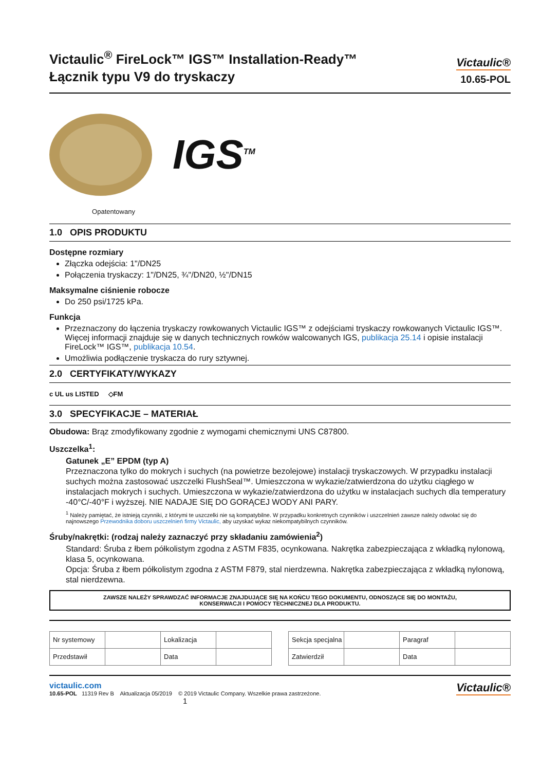Victaulic<sup>®</sup> FireLock™ IGS™ Installation-Ready™
Łącznik typu V9 do tryskaczy
Victaulic®
10.65-POL
IGS<sup>TM</sup>
Opatentowany
1.0 OPIS PRODUKTU
Dostępne rozmiary
Złączka odejścia: 1"/DN25
Połączenia tryskaczy: 1"/DN25, ¾"/DN20, ½"/DN15
Maksymalne ciśnienie robocze
Do 250 psi/1725 kPa.
Funkcja
Przeznaczony do łączenia tryskaczy rowkowanych Victaulic IGS™ z odejściami tryskaczy rowkowanych Victaulic IGS™. Więcej informacji znajduje się w danych technicznych rowków walcowanych IGS, publikacja 25.14 i opisie instalacji FireLock™ IGS™, publikacja 10.54.
Umożliwia podłączenie tryskacza do rury sztywnej.
2.0 CERTYFIKATY/WYKAZY
c UL us LISTED ◇FM
3.0 SPECYFIKACJE – MATERIAŁ
Obudowa: Brąz zmodyfikowany zgodnie z wymogami chemicznymi UNS C87800.
Uszczelka<sup>1</sup>:
Gatunek „E” EPDM (typ A)
Przeznaczona tylko do mokrych i suchych (na powietrze bezolejowe) instalacji tryskaczowych. W przypadku instalacji suchych można zastosować uszczelki FlushSeal™. Umieszczona w wykazie/zatwierdzona do użytku ciągłego w instalacjach mokrych i suchych. Umieszczona w wykazie/zatwierdzona do użytku w instalacjach suchych dla temperatury -40°C/-40°F i wyższej. NIE NADAJE SIĘ DO GORĄCEJ WODY ANI PARY.
<sup>1</sup> Należy pamiętać, że istnieją czynniki, z którymi te uszczelki nie są kompatybilne. W przypadku konkretnych czynników i uszczelnień zawsze należy odwołać się do najnowszego Przewodnika doboru uszczelnień firmy Victaulic, aby uzyskać wykaz niekompatybilnych czynników.
Śruby/nakrętki: (rodzaj należy zaznaczyć przy składaniu zamówienia<sup>2</sup>)
Standard: Śruba z łbem półkolistym zgodna z ASTM F835, ocynkowana. Nakrętka zabezpieczająca z wkładką nylonową, klasa 5, ocynkowana.
Opcja: Śruba z łbem półkolistym zgodna z ASTM F879, stal nierdzewna. Nakrętka zabezpieczająca z wkładką nylonową, stal nierdzewna.
ZAWSZE NALEŻY SPRAWDZAĆ INFORMACJE ZNAJDUJĄCE SIĘ NA KOŃCU TEGO DOKUMENTU, ODNOSZĄCE SIĘ DO MONTAŻU,
KONSERWACJI I POMOCY TECHNICZNEJ DLA PRODUKTU.
| Nr systemowy | | Lokalizacja | |
| Przedstawił | | Data | |
| Sekcja specjalna | | Paragraf | |
| Zatwierdził | | Data | |
victaulic.com
10.65-POL 11319 Rev B Aktualizacja 05/2019 © 2019 Victaulic Company. Wszelkie prawa zastrzeżone.
1
Victaulic®